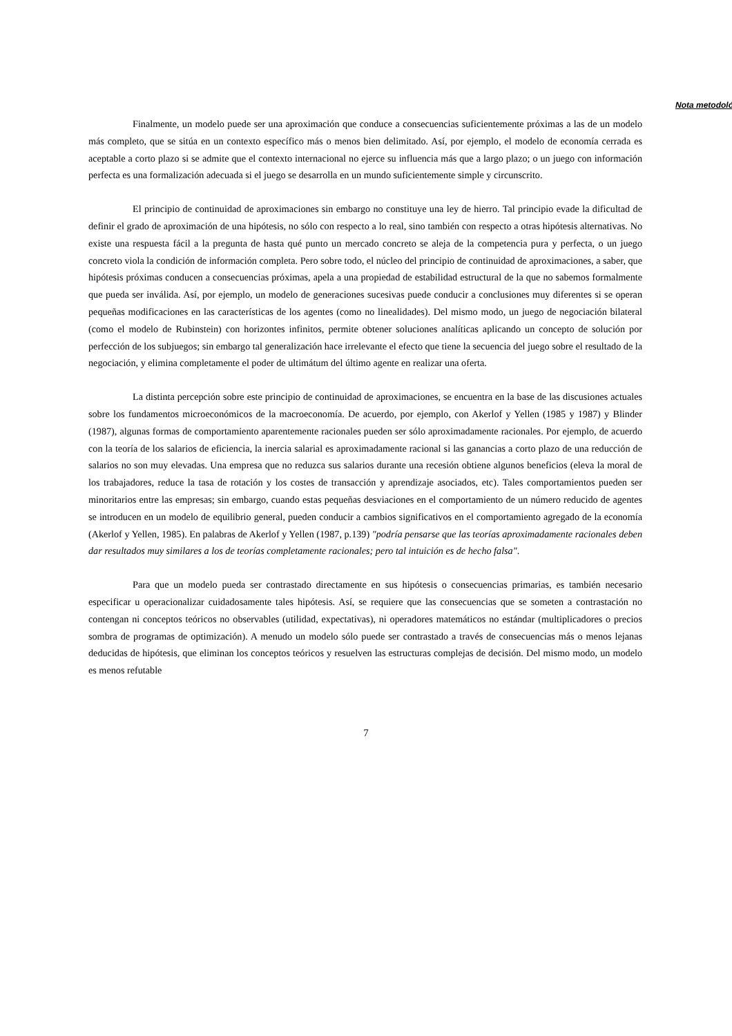Nota metodoló
Finalmente, un modelo puede ser una aproximación que conduce a consecuencias suficientemente próximas a las de un modelo más completo, que se sitúa en un contexto específico más o menos bien delimitado. Así, por ejemplo, el modelo de economía cerrada es aceptable a corto plazo si se admite que el contexto internacional no ejerce su influencia más que a largo plazo; o un juego con información perfecta es una formalización adecuada si el juego se desarrolla en un mundo suficientemente simple y circunscrito.
El principio de continuidad de aproximaciones sin embargo no constituye una ley de hierro. Tal principio evade la dificultad de definir el grado de aproximación de una hipótesis, no sólo con respecto a lo real, sino también con respecto a otras hipótesis alternativas. No existe una respuesta fácil a la pregunta de hasta qué punto un mercado concreto se aleja de la competencia pura y perfecta, o un juego concreto viola la condición de información completa. Pero sobre todo, el núcleo del principio de continuidad de aproximaciones, a saber, que hipótesis próximas conducen a consecuencias próximas, apela a una propiedad de estabilidad estructural de la que no sabemos formalmente que pueda ser inválida. Así, por ejemplo, un modelo de generaciones sucesivas puede conducir a conclusiones muy diferentes si se operan pequeñas modificaciones en las características de los agentes (como no linealidades). Del mismo modo, un juego de negociación bilateral (como el modelo de Rubinstein) con horizontes infinitos, permite obtener soluciones analíticas aplicando un concepto de solución por perfección de los subjuegos; sin embargo tal generalización hace irrelevante el efecto que tiene la secuencia del juego sobre el resultado de la negociación, y elimina completamente el poder de ultimátum del último agente en realizar una oferta.
La distinta percepción sobre este principio de continuidad de aproximaciones, se encuentra en la base de las discusiones actuales sobre los fundamentos microeconómicos de la macroeconomía. De acuerdo, por ejemplo, con Akerlof y Yellen (1985 y 1987) y Blinder (1987), algunas formas de comportamiento aparentemente racionales pueden ser sólo aproximadamente racionales. Por ejemplo, de acuerdo con la teoría de los salarios de eficiencia, la inercia salarial es aproximadamente racional si las ganancias a corto plazo de una reducción de salarios no son muy elevadas. Una empresa que no reduzca sus salarios durante una recesión obtiene algunos beneficios (eleva la moral de los trabajadores, reduce la tasa de rotación y los costes de transacción y aprendizaje asociados, etc). Tales comportamientos pueden ser minoritarios entre las empresas; sin embargo, cuando estas pequeñas desviaciones en el comportamiento de un número reducido de agentes se introducen en un modelo de equilibrio general, pueden conducir a cambios significativos en el comportamiento agregado de la economía (Akerlof y Yellen, 1985). En palabras de Akerlof y Yellen (1987, p.139) "podría pensarse que las teorías aproximadamente racionales deben dar resultados muy similares a los de teorías completamente racionales; pero tal intuición es de hecho falsa".
Para que un modelo pueda ser contrastado directamente en sus hipótesis o consecuencias primarias, es también necesario especificar u operacionalizar cuidadosamente tales hipótesis. Así, se requiere que las consecuencias que se someten a contrastación no contengan ni conceptos teóricos no observables (utilidad, expectativas), ni operadores matemáticos no estándar (multiplicadores o precios sombra de programas de optimización). A menudo un modelo sólo puede ser contrastado a través de consecuencias más o menos lejanas deducidas de hipótesis, que eliminan los conceptos teóricos y resuelven las estructuras complejas de decisión. Del mismo modo, un modelo es menos refutable
7